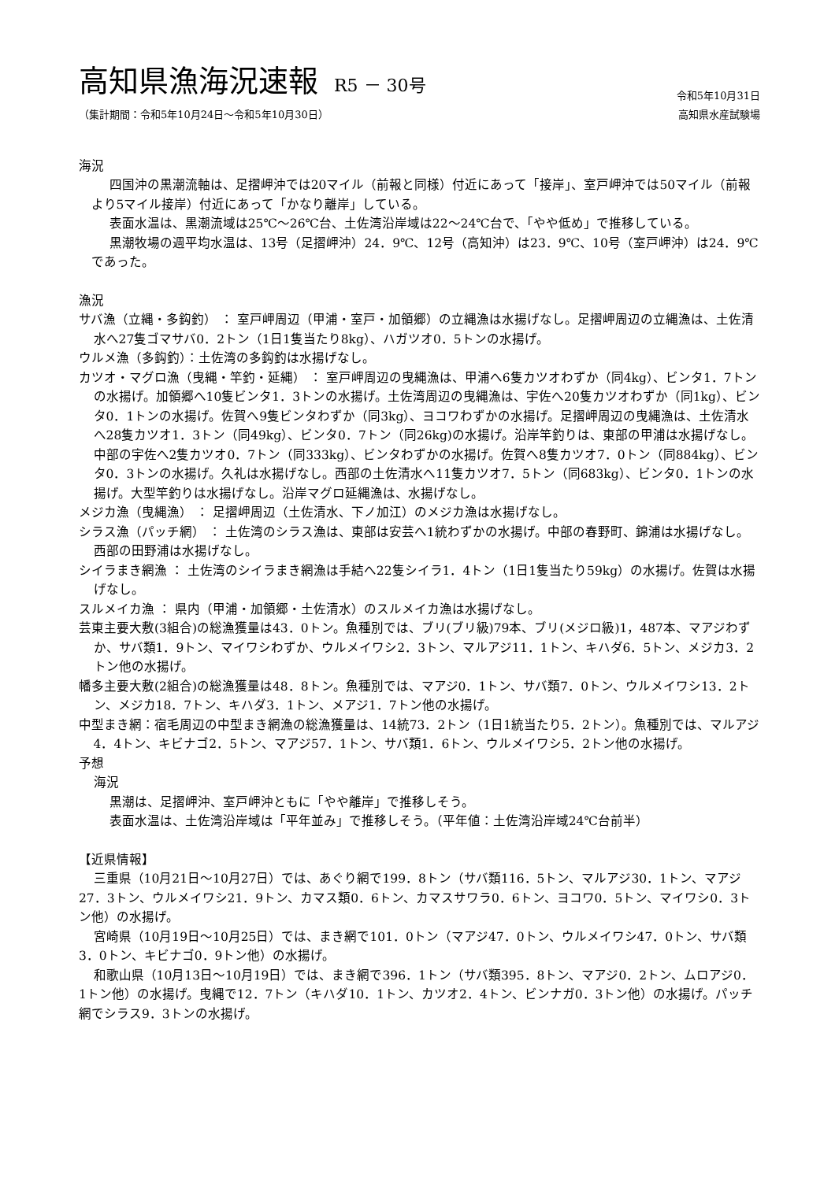高知県漁海況速報 R5 － 30号
令和5年10月31日
（集計期間：令和5年10月24日～令和5年10月30日） 高知県水産試験場
海況
四国沖の黒潮流軸は、足摺岬沖では20マイル（前報と同様）付近にあって「接岸」、室戸岬沖では50マイル（前報より5マイル接岸）付近にあって「かなり離岸」している。
表面水温は、黒潮流域は25℃～26℃台、土佐湾沿岸域は22～24℃台で、「やや低め」で推移している。
黒潮牧場の週平均水温は、13号（足摺岬沖）24．9℃、12号（高知沖）は23．9℃、10号（室戸岬沖）は24．9℃であった。
漁況
サバ漁（立縄・多鈎釣） ： 室戸岬周辺（甲浦・室戸・加領郷）の立縄漁は水揚げなし。足摺岬周辺の立縄漁は、土佐清水へ27隻ゴマサバ0．2トン（1日1隻当たり8kg）、ハガツオ0．5トンの水揚げ。
ウルメ漁（多鈎釣）：土佐湾の多鈎釣は水揚げなし。
カツオ・マグロ漁（曳縄・竿釣・延縄） ： 室戸岬周辺の曳縄漁は、甲浦へ6隻カツオわずか（同4kg）、ビンタ1．7トンの水揚げ。加領郷へ10隻ビンタ1．3トンの水揚げ。土佐湾周辺の曳縄漁は、宇佐へ20隻カツオわずか（同1kg）、ビンタ0．1トンの水揚げ。佐賀へ9隻ビンタわずか（同3kg）、ヨコワわずかの水揚げ。足摺岬周辺の曳縄漁は、土佐清水へ28隻カツオ1．3トン（同49kg）、ビンタ0．7トン（同26kg)の水揚げ。沿岸竿釣りは、東部の甲浦は水揚げなし。中部の宇佐へ2隻カツオ0．7トン（同333kg）、ビンタわずかの水揚げ。佐賀へ8隻カツオ7．0トン（同884kg）、ビンタ0．3トンの水揚げ。久礼は水揚げなし。西部の土佐清水へ11隻カツオ7．5トン（同683kg）、ビンタ0．1トンの水揚げ。大型竿釣りは水揚げなし。沿岸マグロ延縄漁は、水揚げなし。
メジカ漁（曳縄漁） ： 足摺岬周辺（土佐清水、下ノ加江）のメジカ漁は水揚げなし。
シラス漁（パッチ網） ： 土佐湾のシラス漁は、東部は安芸へ1統わずかの水揚げ。中部の春野町、錦浦は水揚げなし。西部の田野浦は水揚げなし。
シイラまき網漁 ： 土佐湾のシイラまき網漁は手結へ22隻シイラ1．4トン（1日1隻当たり59kg）の水揚げ。佐賀は水揚げなし。
スルメイカ漁 ： 県内（甲浦・加領郷・土佐清水）のスルメイカ漁は水揚げなし。
芸東主要大敷(3組合)の総漁獲量は43．0トン。魚種別では、ブリ(ブリ級)79本、ブリ(メジロ級)1，487本、マアジわずか、サバ類1．9トン、マイワシわずか、ウルメイワシ2．3トン、マルアジ11．1トン、キハダ6．5トン、メジカ3．2トン他の水揚げ。
幡多主要大敷(2組合)の総漁獲量は48．8トン。魚種別では、マアジ0．1トン、サバ類7．0トン、ウルメイワシ13．2トン、メジカ18．7トン、キハダ3．1トン、メアジ1．7トン他の水揚げ。
中型まき網：宿毛周辺の中型まき網漁の総漁獲量は、14統73．2トン（1日1統当たり5．2トン）。魚種別では、マルアジ4．4トン、キビナゴ2．5トン、マアジ57．1トン、サバ類1．6トン、ウルメイワシ5．2トン他の水揚げ。
予想
海況
黒潮は、足摺岬沖、室戸岬沖ともに「やや離岸」で推移しそう。
表面水温は、土佐湾沿岸域は「平年並み」で推移しそう。（平年値：土佐湾沿岸域24℃台前半）
【近県情報】
三重県（10月21日～10月27日）では、あぐり網で199．8トン（サバ類116．5トン、マルアジ30．1トン、マアジ27．3トン、ウルメイワシ21．9トン、カマス類0．6トン、カマスサワラ0．6トン、ヨコワ0．5トン、マイワシ0．3トン他）の水揚げ。
宮崎県（10月19日～10月25日）では、まき網で101．0トン（マアジ47．0トン、ウルメイワシ47．0トン、サバ類3．0トン、キビナゴ0．9トン他）の水揚げ。
和歌山県（10月13日～10月19日）では、まき網で396．1トン（サバ類395．8トン、マアジ0．2トン、ムロアジ0．1トン他）の水揚げ。曳縄で12．7トン（キハダ10．1トン、カツオ2．4トン、ビンナガ0．3トン他）の水揚げ。パッチ網でシラス9．3トンの水揚げ。